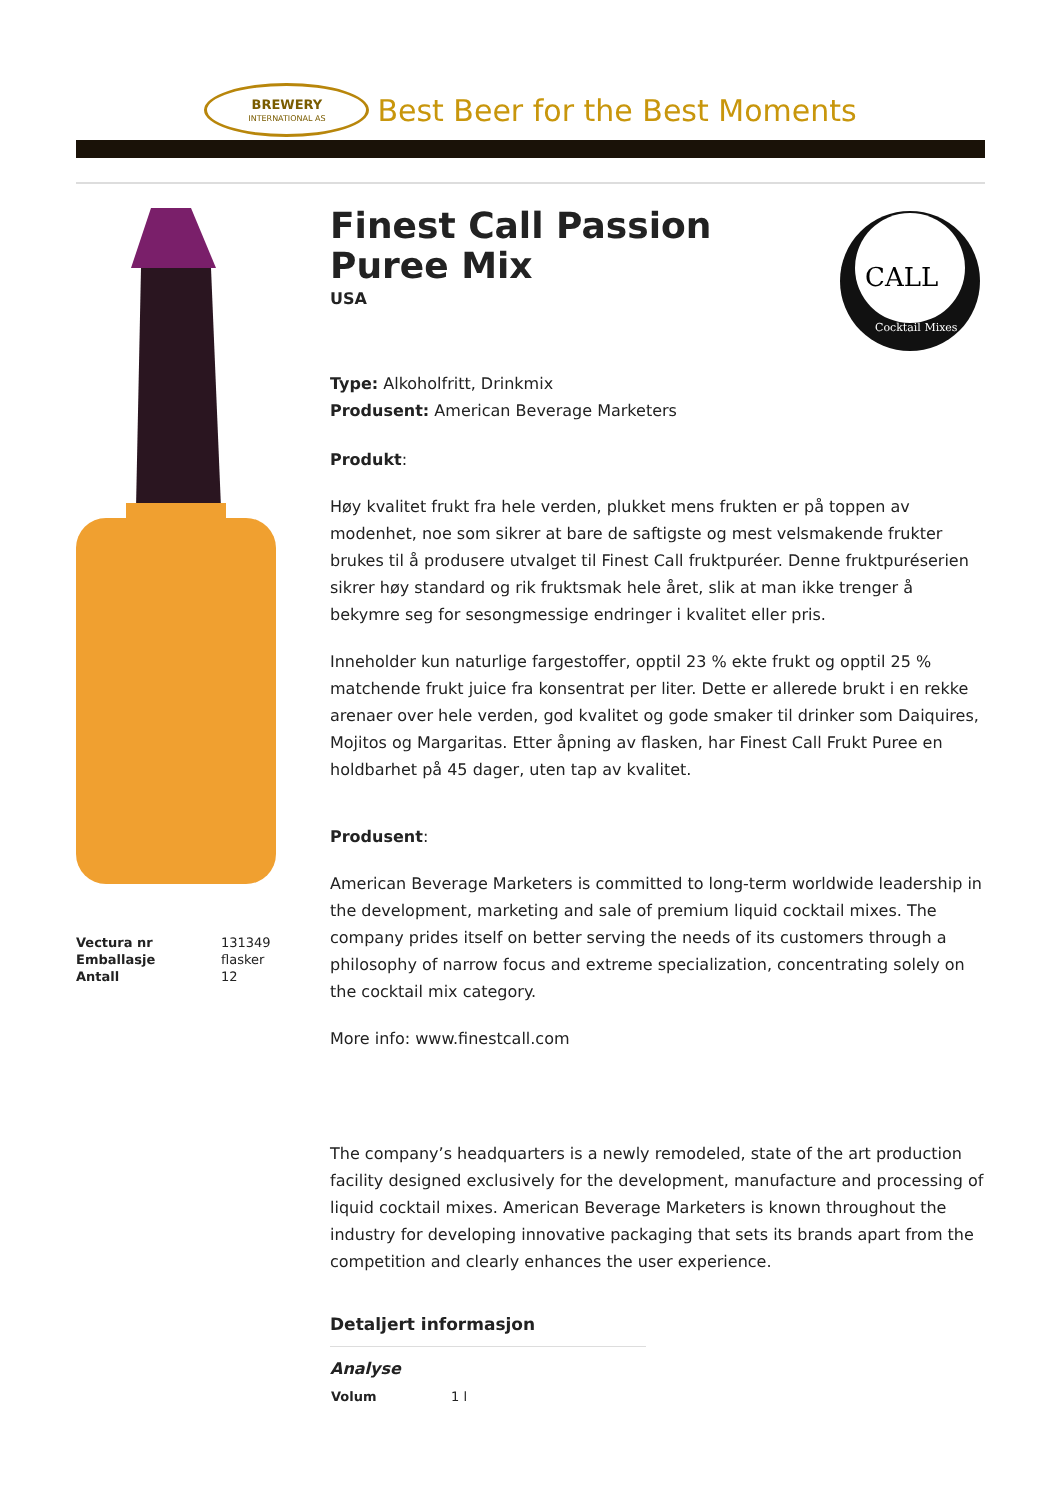BREWERY
INTERNATIONAL AS
Best Beer for the Best Moments
| Vectura nr | 131349 |
| Emballasje | flasker |
| Antall | 12 |
Finest Call Passion Puree Mix
USA
CALL
Cocktail Mixes
Type: Alkoholfritt, Drinkmix
Produsent: American Beverage Marketers
Produkt:
Høy kvalitet frukt fra hele verden, plukket mens frukten er på toppen av modenhet, noe som sikrer at bare de saftigste og mest velsmakende frukter brukes til å produsere utvalget til Finest Call fruktpuréer. Denne fruktpuréserien sikrer høy standard og rik fruktsmak hele året, slik at man ikke trenger å bekymre seg for sesongmessige endringer i kvalitet eller pris.
Inneholder kun naturlige fargestoffer, opptil 23 % ekte frukt og opptil 25 % matchende frukt juice fra konsentrat per liter. Dette er allerede brukt i en rekke arenaer over hele verden, god kvalitet og gode smaker til drinker som Daiquires, Mojitos og Margaritas. Etter åpning av flasken, har Finest Call Frukt Puree en holdbarhet på 45 dager, uten tap av kvalitet.
Produsent:
American Beverage Marketers is committed to long-term worldwide leadership in the development, marketing and sale of premium liquid cocktail mixes. The company prides itself on better serving the needs of its customers through a philosophy of narrow focus and extreme specialization, concentrating solely on the cocktail mix category.
More info: www.finestcall.com
The company’s headquarters is a newly remodeled, state of the art production facility designed exclusively for the development, manufacture and processing of liquid cocktail mixes. American Beverage Marketers is known throughout the industry for developing innovative packaging that sets its brands apart from the competition and clearly enhances the user experience.
Detaljert informasjon
Analyse
| Volum | 1 l |